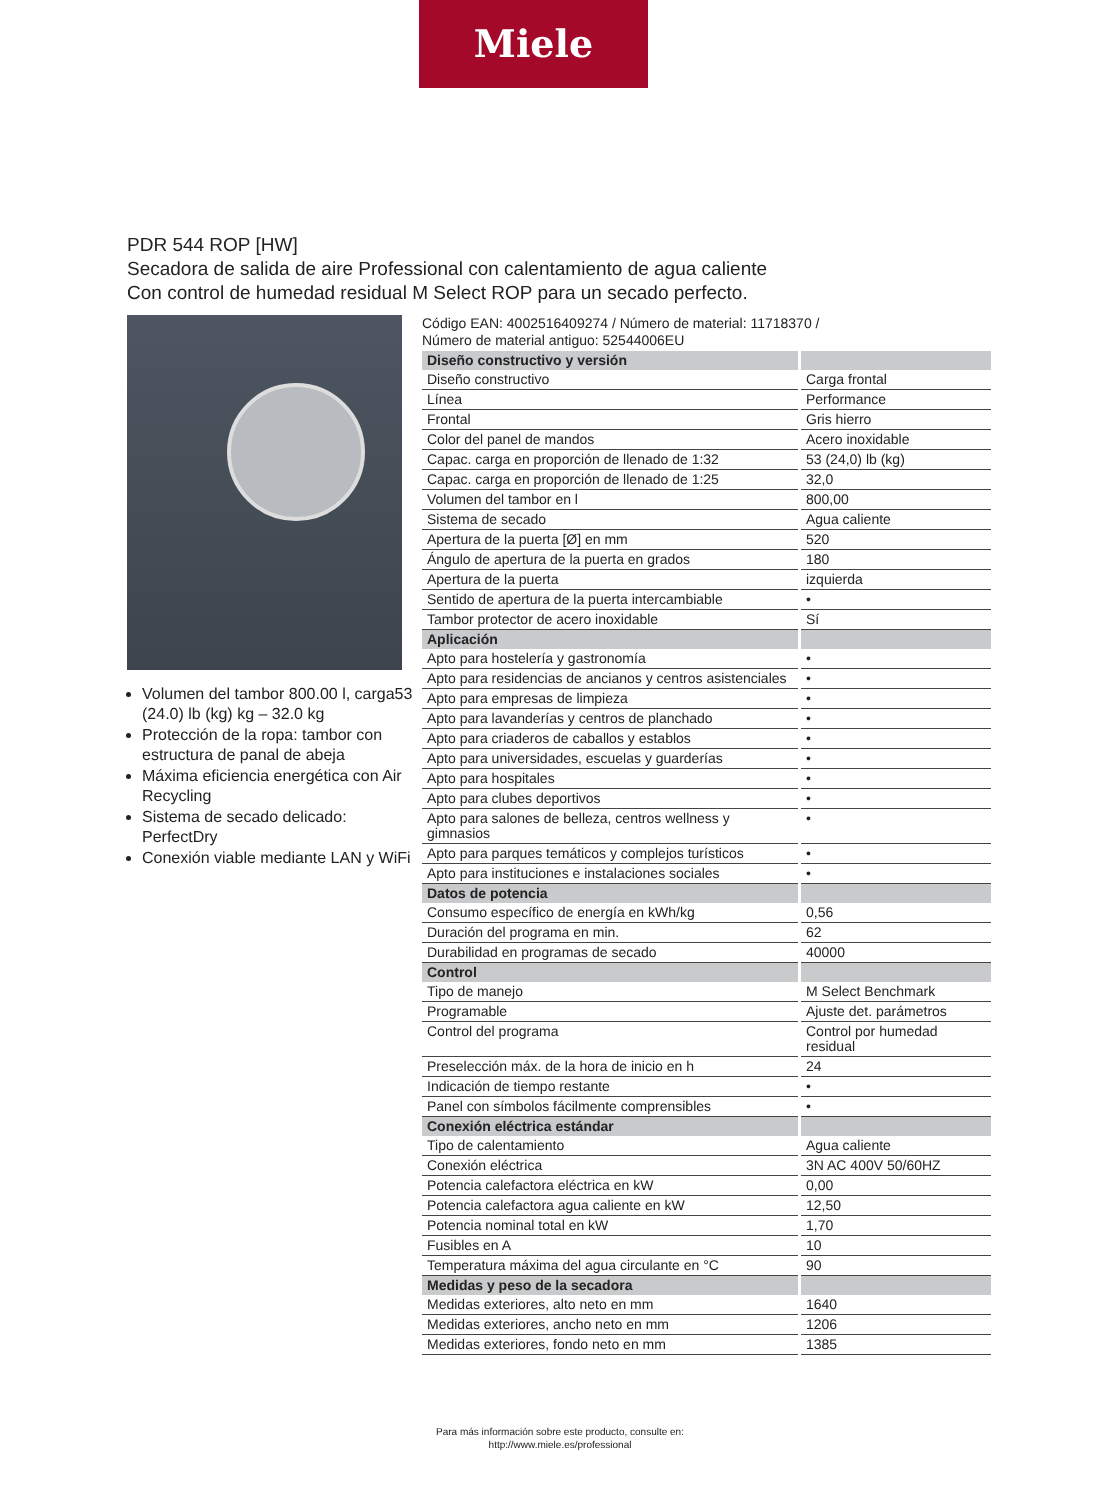Miele
PDR 544 ROP [HW]
Secadora de salida de aire Professional con calentamiento de agua caliente
Con control de humedad residual M Select ROP para un secado perfecto.
Volumen del tambor 800.00 l, carga53 (24.0) lb (kg) kg – 32.0 kg
Protección de la ropa: tambor con estructura de panal de abeja
Máxima eficiencia energética con Air Recycling
Sistema de secado delicado: PerfectDry
Conexión viable mediante LAN y WiFi
Código EAN: 4002516409274 / Número de material: 11718370 /
Número de material antiguo: 52544006EU
| Diseño constructivo y versión | |
| --- | --- |
| Diseño constructivo | Carga frontal |
| Línea | Performance |
| Frontal | Gris hierro |
| Color del panel de mandos | Acero inoxidable |
| Capac. carga en proporción de llenado de 1:32 | 53 (24,0) lb (kg) |
| Capac. carga en proporción de llenado de 1:25 | 32,0 |
| Volumen del tambor en l | 800,00 |
| Sistema de secado | Agua caliente |
| Apertura de la puerta [Ø] en mm | 520 |
| Ángulo de apertura de la puerta en grados | 180 |
| Apertura de la puerta | izquierda |
| Sentido de apertura de la puerta intercambiable | • |
| Tambor protector de acero inoxidable | Sí |
| Aplicación | |
| Apto para hostelería y gastronomía | • |
| Apto para residencias de ancianos y centros asistenciales | • |
| Apto para empresas de limpieza | • |
| Apto para lavanderías y centros de planchado | • |
| Apto para criaderos de caballos y establos | • |
| Apto para universidades, escuelas y guarderías | • |
| Apto para hospitales | • |
| Apto para clubes deportivos | • |
| Apto para salones de belleza, centros wellness y gimnasios | • |
| Apto para parques temáticos y complejos turísticos | • |
| Apto para instituciones e instalaciones sociales | • |
| Datos de potencia | |
| Consumo específico de energía en kWh/kg | 0,56 |
| Duración del programa en min. | 62 |
| Durabilidad en programas de secado | 40000 |
| Control | |
| Tipo de manejo | M Select Benchmark |
| Programable | Ajuste det. parámetros |
| Control del programa | Control por humedad residual |
| Preselección máx. de la hora de inicio en h | 24 |
| Indicación de tiempo restante | • |
| Panel con símbolos fácilmente comprensibles | • |
| Conexión eléctrica estándar | |
| Tipo de calentamiento | Agua caliente |
| Conexión eléctrica | 3N AC 400V 50/60HZ |
| Potencia calefactora eléctrica en kW | 0,00 |
| Potencia calefactora agua caliente en kW | 12,50 |
| Potencia nominal total en kW | 1,70 |
| Fusibles en A | 10 |
| Temperatura máxima del agua circulante en °C | 90 |
| Medidas y peso de la secadora | |
| Medidas exteriores, alto neto en mm | 1640 |
| Medidas exteriores, ancho neto en mm | 1206 |
| Medidas exteriores, fondo neto en mm | 1385 |
Para más información sobre este producto, consulte en:
http://www.miele.es/professional